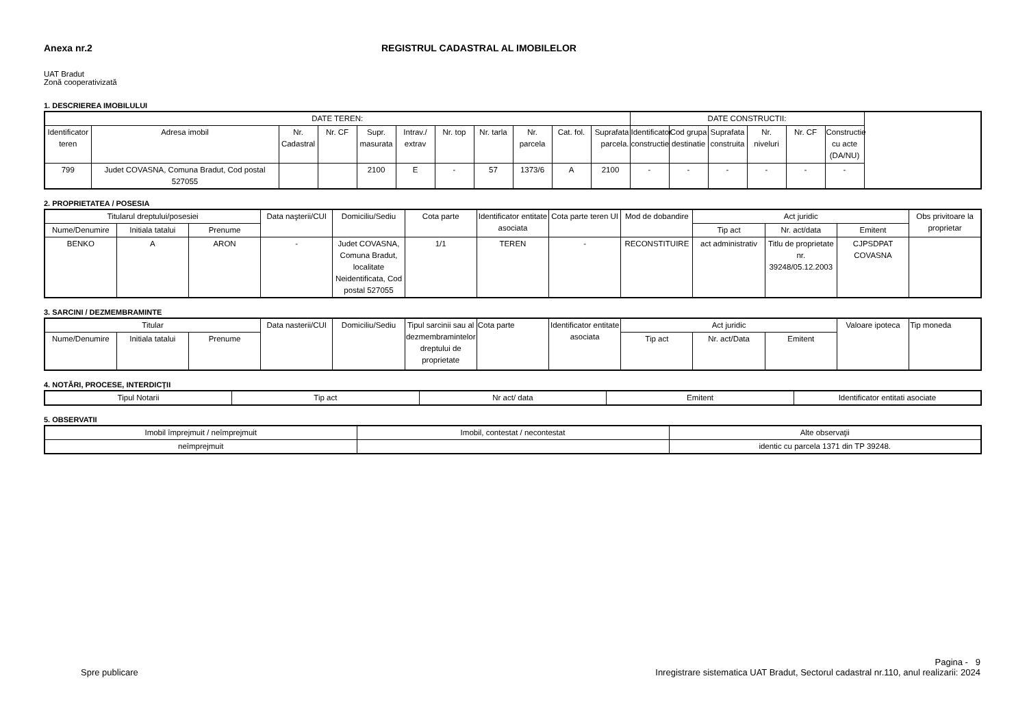Anexa nr.2 REGISTRUL CADASTRAL AL IMOBILELOR
UAT Bradut
Zonă cooperativizată
1. DESCRIEREA IMOBILULUI
| DATE TEREN: | | | | | | | | | | | DATE CONSTRUCTII: | | | | | |
| --- | --- | --- | --- | --- | --- | --- | --- | --- | --- | --- | --- | --- | --- | --- | --- | --- |
| Identificator teren | Adresa imobil | Nr. Cadastral | Nr. CF | Supr. masurata | Intrav./ extrav | Nr. top | Nr. tarla | Nr. parcela | Cat. fol. | Suprafata parcela. | Identificator constructie | Cod grupa destinatie | Suprafata construita | Nr. niveluri | Nr. CF | Constructie cu acte (DA/NU) |
| 799 | Judet COVASNA, Comuna Bradut, Cod postal 527055 | | | 2100 | E | - | 57 | 1373/6 | A | 2100 | - | - | - | - | - | - |
2. PROPRIETATEA / POSESIA
| Titularul dreptului/posesiei | | | Data naşterii/CUI | Domiciliu/Sediu | Cota parte | Identificator entitate asociata | Cota parte teren UI | Mod de dobandire | Act juridic | | | Obs privitoare la proprietar |
| --- | --- | --- | --- | --- | --- | --- | --- | --- | --- | --- | --- | --- |
| Nume/Denumire | Initiala tatalui | Prenume | | | | | | | Tip act | Nr. act/data | Emitent | |
| BENKO | A | ARON | - | Judet COVASNA, Comuna Bradut, localitate Neidentificata, Cod postal 527055 | 1/1 | TEREN | - | RECONSTITUIRE | act administrativ | Titlu de proprietate nr. 39248/05.12.2003 | CJPSDPAT COVASNA | |
3. SARCINI / DEZMEMBRAMINTE
| Titular | | | Data nasterii/CUI | Domiciliu/Sediu | Tipul sarcinii sau al dezmembramintelor dreptului de proprietate | Cota parte | Identificator entitate asociata | Act juridic | | | Valoare ipoteca | Tip moneda |
| --- | --- | --- | --- | --- | --- | --- | --- | --- | --- | --- | --- | --- |
| Nume/Denumire | Initiala tatalui | Prenume | | | | | | Tip act | Nr. act/Data | Emitent | | |
4. NOTĂRI, PROCESE, INTERDICŢII
| Tipul Notarii | Tip act | Nr act/ data | Emitent | Identificator entitati asociate |
| --- | --- | --- | --- | --- |
5. OBSERVATII
| Imobil împrejmuit / neîmprejmuit | Imobil, contestat / necontestat | Alte observaţii |
| --- | --- | --- |
| neîmprejmuit | | identic cu parcela 1371 din TP 39248. |
Spre publicare Pagina - 9
Inregistrare sistematica UAT Bradut, Sectorul cadastral nr.110, anul realizarii: 2024